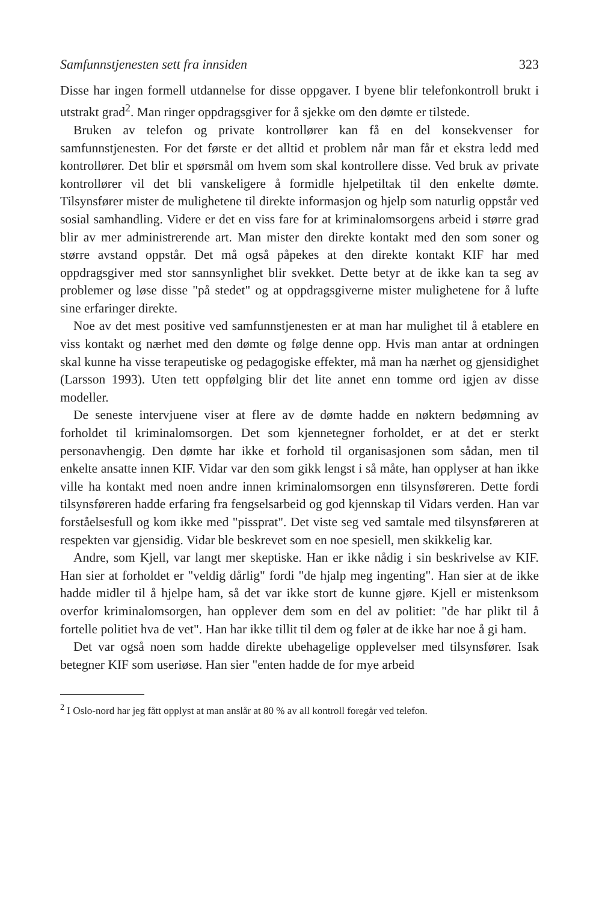Samfunnstjenesten sett fra innsiden 323
Disse har ingen formell utdannelse for disse oppgaver. I byene blir telefonkontroll brukt i utstrakt grad<sup>2</sup>. Man ringer oppdragsgiver for å sjekke om den dømte er tilstede.
Bruken av telefon og private kontrollører kan få en del konsekvenser for samfunnstjenesten. For det første er det alltid et problem når man får et ekstra ledd med kontrollører. Det blir et spørsmål om hvem som skal kontrollere disse. Ved bruk av private kontrollører vil det bli vanskeligere å formidle hjelpetiltak til den enkelte dømte. Tilsynsfører mister de mulighetene til direkte informasjon og hjelp som naturlig oppstår ved sosial samhandling. Videre er det en viss fare for at kriminalomsorgens arbeid i større grad blir av mer administrerende art. Man mister den direkte kontakt med den som soner og større avstand oppstår. Det må også påpekes at den direkte kontakt KIF har med oppdragsgiver med stor sannsynlighet blir svekket. Dette betyr at de ikke kan ta seg av problemer og løse disse "på stedet" og at oppdragsgiverne mister mulighetene for å lufte sine erfaringer direkte.
Noe av det mest positive ved samfunnstjenesten er at man har mulighet til å etablere en viss kontakt og nærhet med den dømte og følge denne opp. Hvis man antar at ordningen skal kunne ha visse terapeutiske og pedagogiske effekter, må man ha nærhet og gjensidighet (Larsson 1993). Uten tett oppfølging blir det lite annet enn tomme ord igjen av disse modeller.
De seneste intervjuene viser at flere av de dømte hadde en nøktern bedømning av forholdet til kriminalomsorgen. Det som kjennetegner forholdet, er at det er sterkt personavhengig. Den dømte har ikke et forhold til organisasjonen som sådan, men til enkelte ansatte innen KIF. Vidar var den som gikk lengst i så måte, han opplyser at han ikke ville ha kontakt med noen andre innen kriminalomsorgen enn tilsynsføreren. Dette fordi tilsynsføreren hadde erfaring fra fengselsarbeid og god kjennskap til Vidars verden. Han var forståelsesfull og kom ikke med "pissprat". Det viste seg ved samtale med tilsynsføreren at respekten var gjensidig. Vidar ble beskrevet som en noe spesiell, men skikkelig kar.
Andre, som Kjell, var langt mer skeptiske. Han er ikke nådig i sin beskrivelse av KIF. Han sier at forholdet er "veldig dårlig" fordi "de hjalp meg ingenting". Han sier at de ikke hadde midler til å hjelpe ham, så det var ikke stort de kunne gjøre. Kjell er mistenksom overfor kriminalomsorgen, han opplever dem som en del av politiet: "de har plikt til å fortelle politiet hva de vet". Han har ikke tillit til dem og føler at de ikke har noe å gi ham.
Det var også noen som hadde direkte ubehagelige opplevelser med tilsynsfører. Isak betegner KIF som useriøse. Han sier "enten hadde de for mye arbeid
<sup>2</sup> I Oslo-nord har jeg fått opplyst at man anslår at 80 % av all kontroll foregår ved telefon.